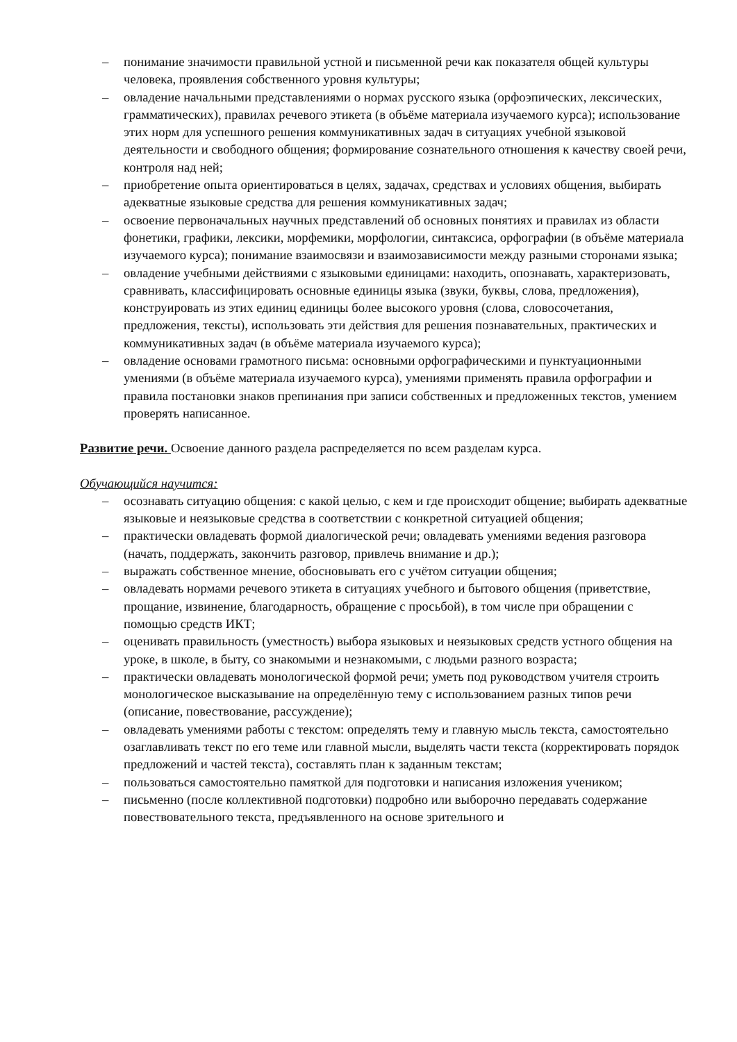– понимание значимости правильной устной и письменной речи как показателя общей культуры человека, проявления собственного уровня культуры;
– овладение начальными представлениями о нормах русского языка (орфоэпических, лексических, грамматических), правилах речевого этикета (в объёме материала изучаемого курса); использование этих норм для успешного решения коммуникативных задач в ситуациях учебной языковой деятельности и свободного общения; формирование сознательного отношения к качеству своей речи, контроля над ней;
– приобретение опыта ориентироваться в целях, задачах, средствах и условиях общения, выбирать адекватные языковые средства для решения коммуникативных задач;
– освоение первоначальных научных представлений об основных понятиях и правилах из области фонетики, графики, лексики, морфемики, морфологии, синтаксиса, орфографии (в объёме материала изучаемого курса); понимание взаимосвязи и взаимозависимости между разными сторонами языка;
– овладение учебными действиями с языковыми единицами: находить, опознавать, характеризовать, сравнивать, классифицировать основные единицы языка (звуки, буквы, слова, предложения), конструировать из этих единиц единицы более высокого уровня (слова, словосочетания, предложения, тексты), использовать эти действия для решения познавательных, практических и коммуникативных задач (в объёме материала изучаемого курса);
– овладение основами грамотного письма: основными орфографическими и пунктуационными умениями (в объёме материала изучаемого курса), умениями применять правила орфографии и правила постановки знаков препинания при записи собственных и предложенных текстов, умением проверять написанное.
Развитие речи. Освоение данного раздела распределяется по всем разделам курса.
Обучающийся научится:
– осознавать ситуацию общения: с какой целью, с кем и где происходит общение; выбирать адекватные языковые и неязыковые средства в соответствии с конкретной ситуацией общения;
– практически овладевать формой диалогической речи; овладевать умениями ведения разговора (начать, поддержать, закончить разговор, привлечь внимание и др.);
– выражать собственное мнение, обосновывать его с учётом ситуации общения;
– овладевать нормами речевого этикета в ситуациях учебного и бытового общения (приветствие, прощание, извинение, благодарность, обращение с просьбой), в том числе при обращении с помощью средств ИКТ;
– оценивать правильность (уместность) выбора языковых и неязыковых средств устного общения на уроке, в школе, в быту, со знакомыми и незнакомыми, с людьми разного возраста;
– практически овладевать монологической формой речи; уметь под руководством учителя строить монологическое высказывание на определённую тему с использованием разных типов речи (описание, повествование, рассуждение);
– овладевать умениями работы с текстом: определять тему и главную мысль текста, самостоятельно озаглавливать текст по его теме или главной мысли, выделять части текста (корректировать порядок предложений и частей текста), составлять план к заданным текстам;
– пользоваться самостоятельно памяткой для подготовки и написания изложения учеником;
– письменно (после коллективной подготовки) подробно или выборочно передавать содержание повествовательного текста, предъявленного на основе зрительного и